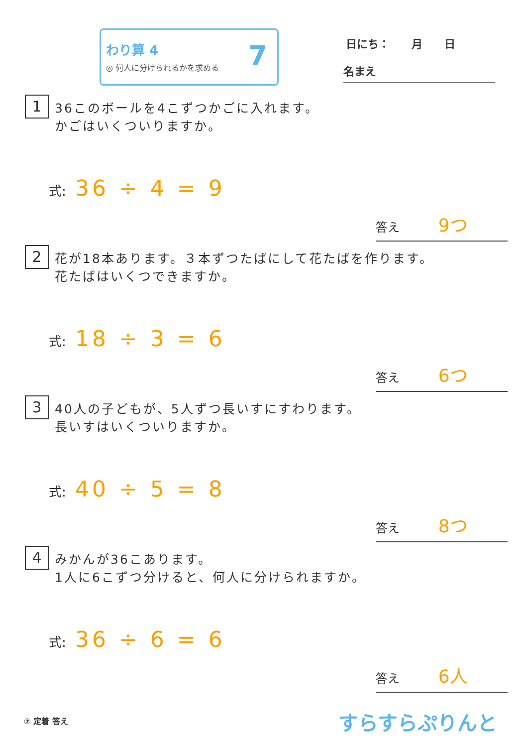わり算 4
◎ 何人に分けられるかを求める
7
日にち：　　月　　日
名まえ
1 36このボールを4こずつかごに入れます。
かごはいくついりますか。
式: 36 ÷ 4 = 9
答え 9つ
2 花が18本あります。３本ずつたばにして花たばを作ります。
花たばはいくつできますか。
式: 18 ÷ 3 = 6
答え 6つ
3 40人の子どもが、5人ずつ長いすにすわります。
長いすはいくついりますか。
式: 40 ÷ 5 = 8
答え 8つ
4 みかんが36こあります。
1人に6こずつ分けると、何人に分けられますか。
式: 36 ÷ 6 = 6
答え 6人
⑦ 定着 答え すらすらぷりんと